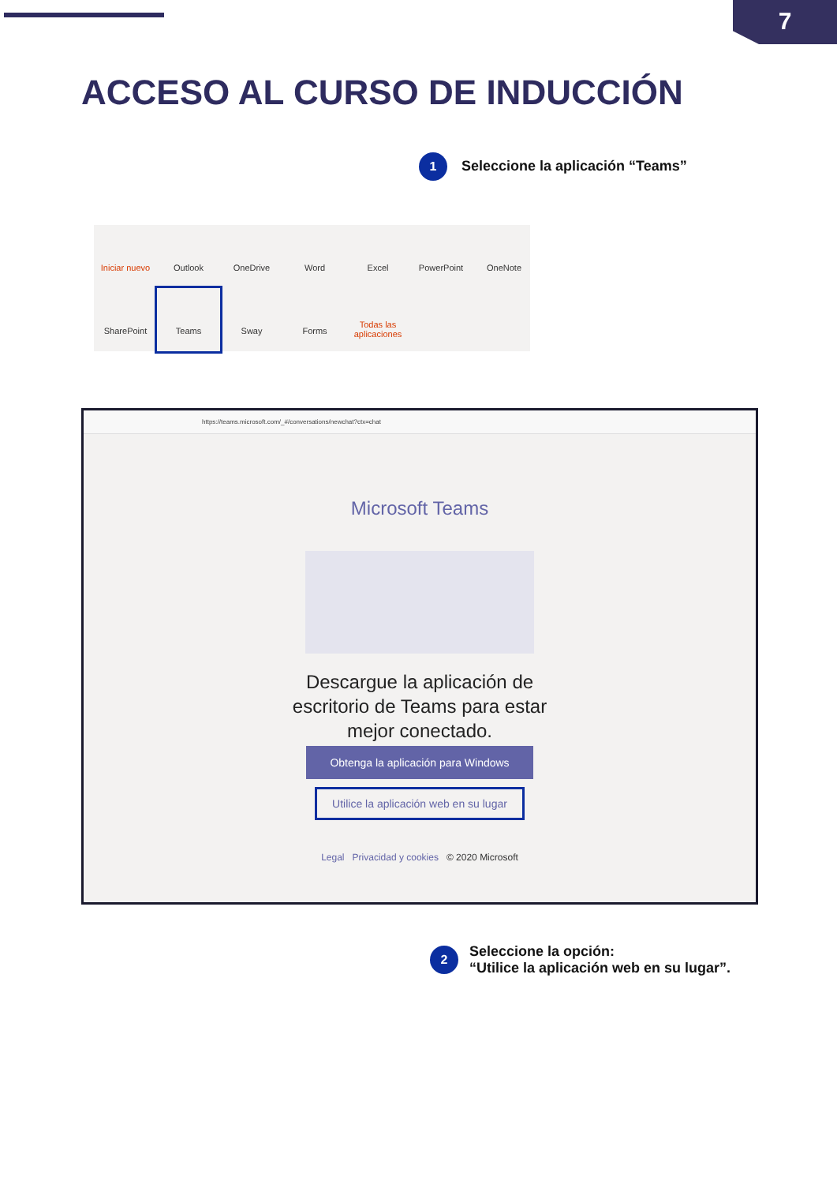7
ACCESO AL CURSO DE INDUCCIÓN
1
Seleccione la aplicación “Teams”
Iniciar nuevo
Outlook
OneDrive
Word
Excel
PowerPoint
OneNote
SharePoint
Teams
Sway
Forms
Todas las aplicaciones
https://teams.microsoft.com/_#/conversations/newchat?ctx=chat
Microsoft Teams
Descargue la aplicación de
escritorio de Teams para estar
mejor conectado.
Obtenga la aplicación para Windows
Utilice la aplicación web en su lugar
Legal Privacidad y cookies © 2020 Microsoft
2
Seleccione la opción:
“Utilice la aplicación web en su lugar”.